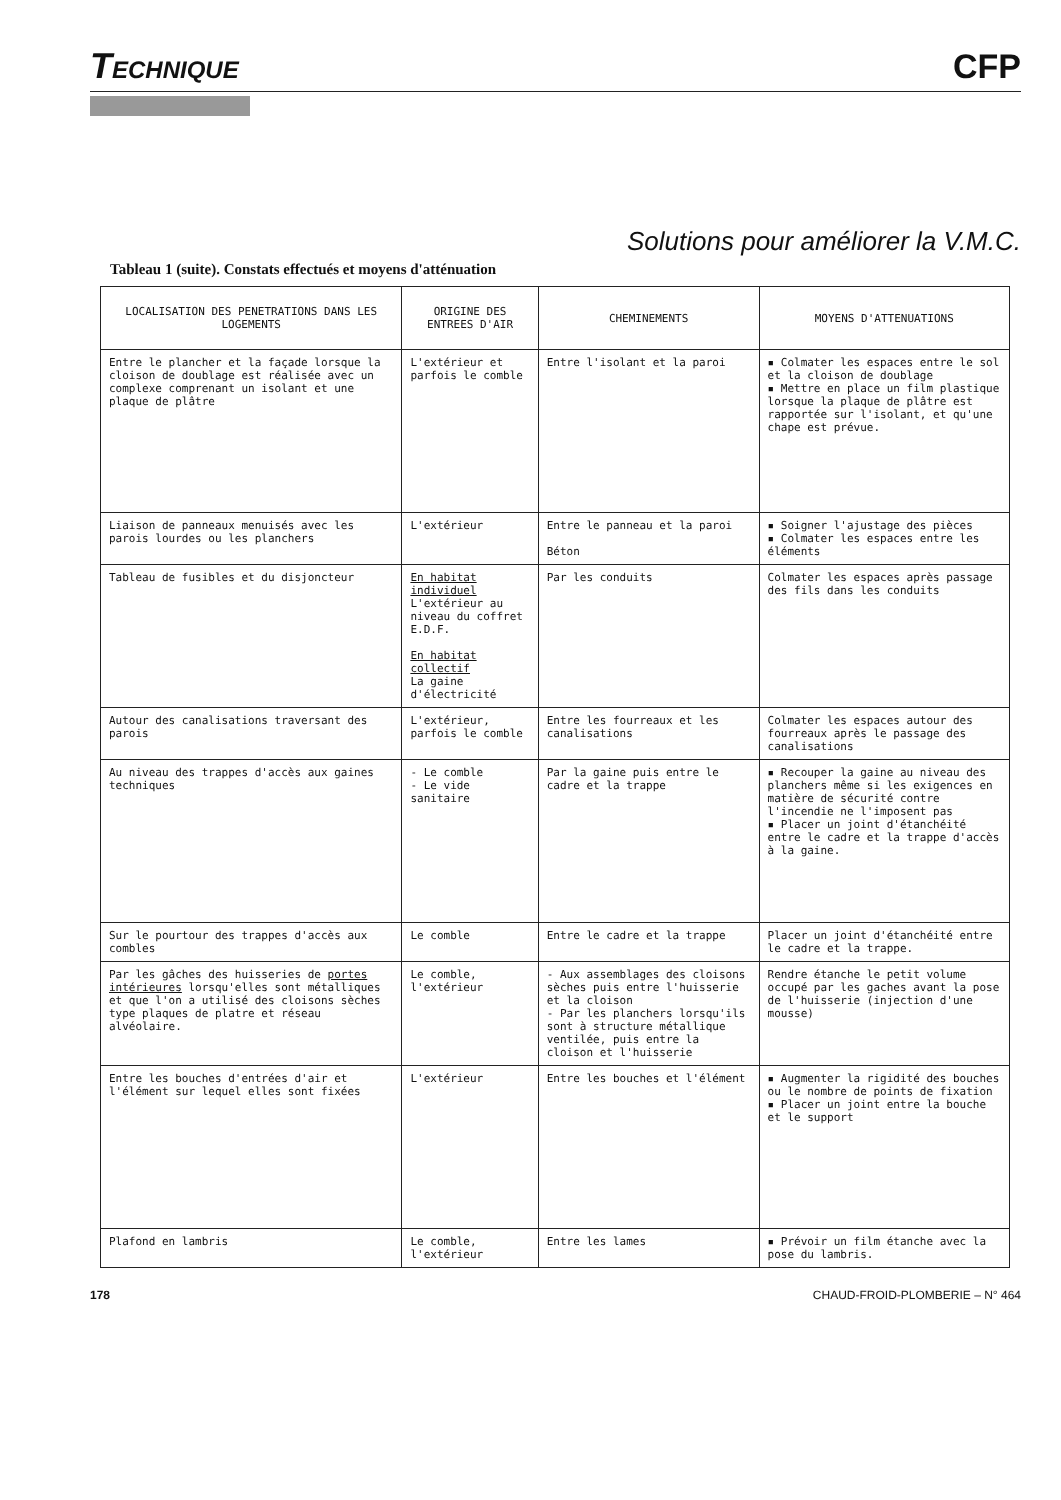TECHNIQUE
CFP
Solutions pour améliorer la V.M.C.
Tableau 1 (suite). Constats effectués et moyens d'atténuation
| LOCALISATION DES PENETRATIONS DANS LES LOGEMENTS | ORIGINE DES ENTREES D'AIR | CHEMINEMENTS | MOYENS D'ATTENUATIONS |
| --- | --- | --- | --- |
| Entre le plancher et la façade lorsque la cloison de doublage est réalisée avec un complexe comprenant un isolant et une plaque de plâtre | L'extérieur et parfois le comble | Entre l'isolant et la paroi | ▪ Colmater les espaces entre le sol et la cloison de doublage ▪ Mettre en place un film plastique lorsque la plaque de plâtre est rapportée sur l'isolant, et qu'une chape est prévue. |
| Liaison de panneaux menuisés avec les parois lourdes ou les planchers | L'extérieur | Entre le panneau et la paroi Béton | ▪ Soigner l'ajustage des pièces ▪ Colmater les espaces entre les éléments |
| Tableau de fusibles et du disjoncteur | En habitat individuel L'extérieur au niveau du coffret E.D.F. En habitat collectif La gaine d'électricité | Par les conduits | Colmater les espaces après passage des fils dans les conduits |
| Autour des canalisations traversant des parois | L'extérieur, parfois le comble | Entre les fourreaux et les canalisations | Colmater les espaces autour des fourreaux après le passage des canalisations |
| Au niveau des trappes d'accès aux gaines techniques | - Le comble - Le vide sanitaire | Par la gaine puis entre le cadre et la trappe | ▪ Recouper la gaine au niveau des planchers même si les exigences en matière de sécurité contre l'incendie ne l'imposent pas ▪ Placer un joint d'étanchéité entre le cadre et la trappe d'accès à la gaine. |
| Sur le pourtour des trappes d'accès aux combles | Le comble | Entre le cadre et la trappe | Placer un joint d'étanchéité entre le cadre et la trappe. |
| Par les gâches des huisseries de portes intérieures lorsqu'elles sont métalliques et que l'on a utilisé des cloisons sèches type plaques de platre et réseau alvéolaire. | Le comble, l'extérieur | - Aux assemblages des cloisons sèches puis entre l'huisserie et la cloison - Par les planchers lorsqu'ils sont à structure métallique ventilée, puis entre la cloison et l'huisserie | Rendre étanche le petit volume occupé par les gaches avant la pose de l'huisserie (injection d'une mousse) |
| Entre les bouches d'entrées d'air et l'élément sur lequel elles sont fixées | L'extérieur | Entre les bouches et l'élément | ▪ Augmenter la rigidité des bouches ou le nombre de points de fixation ▪ Placer un joint entre la bouche et le support |
| Plafond en lambris | Le comble, l'extérieur | Entre les lames | ▪ Prévoir un film étanche avec la pose du lambris. |
178 CHAUD-FROID-PLOMBERIE – N° 464